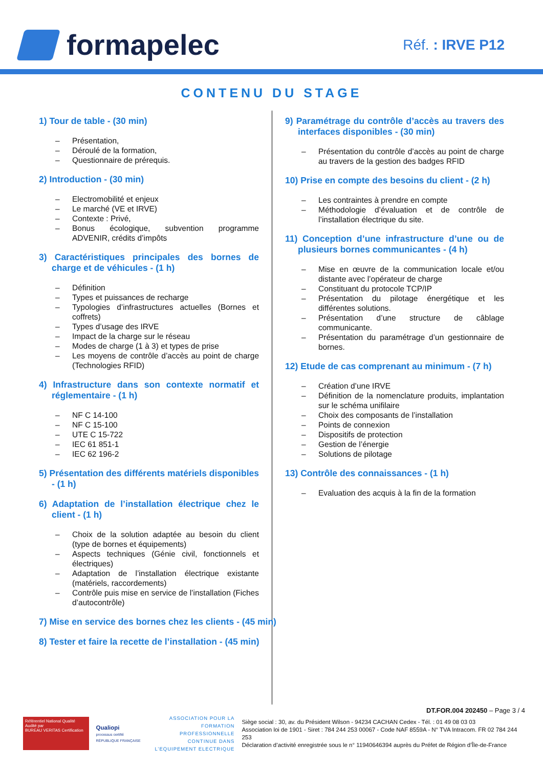formapelec
Réf. : IRVE P12
CONTENU DU STAGE
1) Tour de table - (30 min)
– Présentation,
– Déroulé de la formation,
– Questionnaire de prérequis.
2) Introduction - (30 min)
– Electromobilité et enjeux
– Le marché (VE et IRVE)
– Contexte : Privé,
– Bonus écologique, subvention programme ADVENIR, crédits d’impôts
3) Caractéristiques principales des bornes de charge et de véhicules - (1 h)
– Définition
– Types et puissances de recharge
– Typologies d’infrastructures actuelles (Bornes et coffrets)
– Types d’usage des IRVE
– Impact de la charge sur le réseau
– Modes de charge (1 à 3) et types de prise
– Les moyens de contrôle d’accès au point de charge (Technologies RFID)
4) Infrastructure dans son contexte normatif et réglementaire - (1 h)
– NF C 14-100
– NF C 15-100
– UTE C 15-722
– IEC 61 851-1
– IEC 62 196-2
5) Présentation des différents matériels disponibles - (1 h)
6) Adaptation de l’installation électrique chez le client - (1 h)
– Choix de la solution adaptée au besoin du client (type de bornes et équipements)
– Aspects techniques (Génie civil, fonctionnels et électriques)
– Adaptation de l’installation électrique existante (matériels, raccordements)
– Contrôle puis mise en service de l’installation (Fiches d’autocontrôle)
7) Mise en service des bornes chez les clients - (45 min)
8) Tester et faire la recette de l’installation - (45 min)
9) Paramétrage du contrôle d’accès au travers des interfaces disponibles - (30 min)
– Présentation du contrôle d’accès au point de charge au travers de la gestion des badges RFID
10) Prise en compte des besoins du client - (2 h)
– Les contraintes à prendre en compte
– Méthodologie d’évaluation et de contrôle de l’installation électrique du site.
11) Conception d’une infrastructure d’une ou de plusieurs bornes communicantes - (4 h)
– Mise en œuvre de la communication locale et/ou distante avec l’opérateur de charge
– Constituant du protocole TCP/IP
– Présentation du pilotage énergétique et les différentes solutions.
– Présentation d’une structure de câblage communicante.
– Présentation du paramétrage d’un gestionnaire de bornes.
12) Etude de cas comprenant au minimum - (7 h)
– Création d’une IRVE
– Définition de la nomenclature produits, implantation sur le schéma unifilaire
– Choix des composants de l’installation
– Points de connexion
– Dispositifs de protection
– Gestion de l’énergie
– Solutions de pilotage
13) Contrôle des connaissances - (1 h)
– Evaluation des acquis à la fin de la formation
DT.FOR.004 202450 – Page 3 / 4
Référentiel National Qualité
Audité par
BUREAU VERITAS Certification
Qualiopi
processus certifié
RÉPUBLIQUE FRANÇAISE
ASSOCIATION POUR LA FORMATION PROFESSIONNELLE CONTINUE DANS L’EQUIPEMENT ELECTRIQUE
Siège social : 30, av. du Président Wilson - 94234 CACHAN Cedex - Tél. : 01 49 08 03 03
Association loi de 1901 - Siret : 784 244 253 00067 - Code NAF 8559A - N° TVA Intracom. FR 02 784 244 253
Déclaration d’activité enregistrée sous le n° 11940646394 auprès du Préfet de Région d’Île-de-France